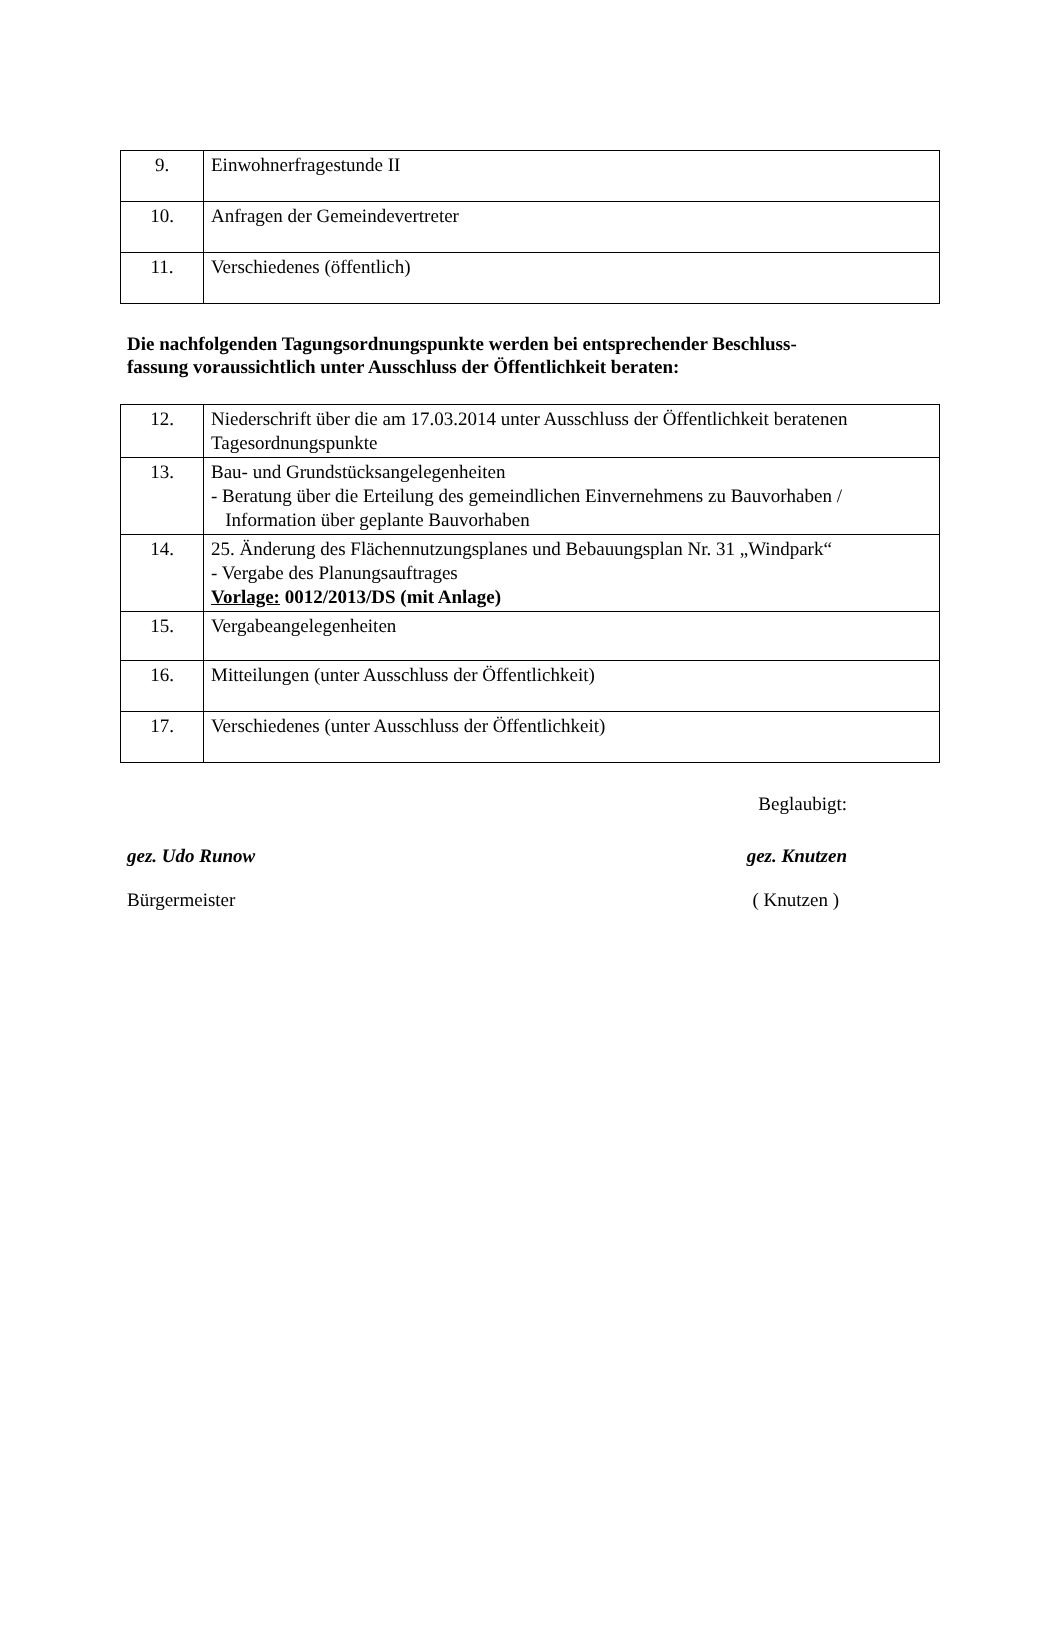| 9. | Einwohnerfragestunde II |
| 10. | Anfragen der Gemeindevertreter |
| 11. | Verschiedenes (öffentlich) |
Die nachfolgenden Tagungsordnungspunkte werden bei entsprechender Beschluss-
fassung voraussichtlich unter Ausschluss der Öffentlichkeit beraten:
| 12. | Niederschrift über die am 17.03.2014 unter Ausschluss der Öffentlichkeit beratenen Tagesordnungspunkte |
| 13. | Bau- und Grundstücksangelegenheiten - Beratung über die Erteilung des gemeindlichen Einvernehmens zu Bauvorhaben / Information über geplante Bauvorhaben |
| 14. | 25. Änderung des Flächennutzungsplanes und Bebauungsplan Nr. 31 „Windpark“ - Vergabe des Planungsauftrages Vorlage: 0012/2013/DS (mit Anlage) |
| 15. | Vergabeangelegenheiten |
| 16. | Mitteilungen (unter Ausschluss der Öffentlichkeit) |
| 17. | Verschiedenes (unter Ausschluss der Öffentlichkeit) |
Beglaubigt:
gez. Udo Runow gez. Knutzen
Bürgermeister ( Knutzen )